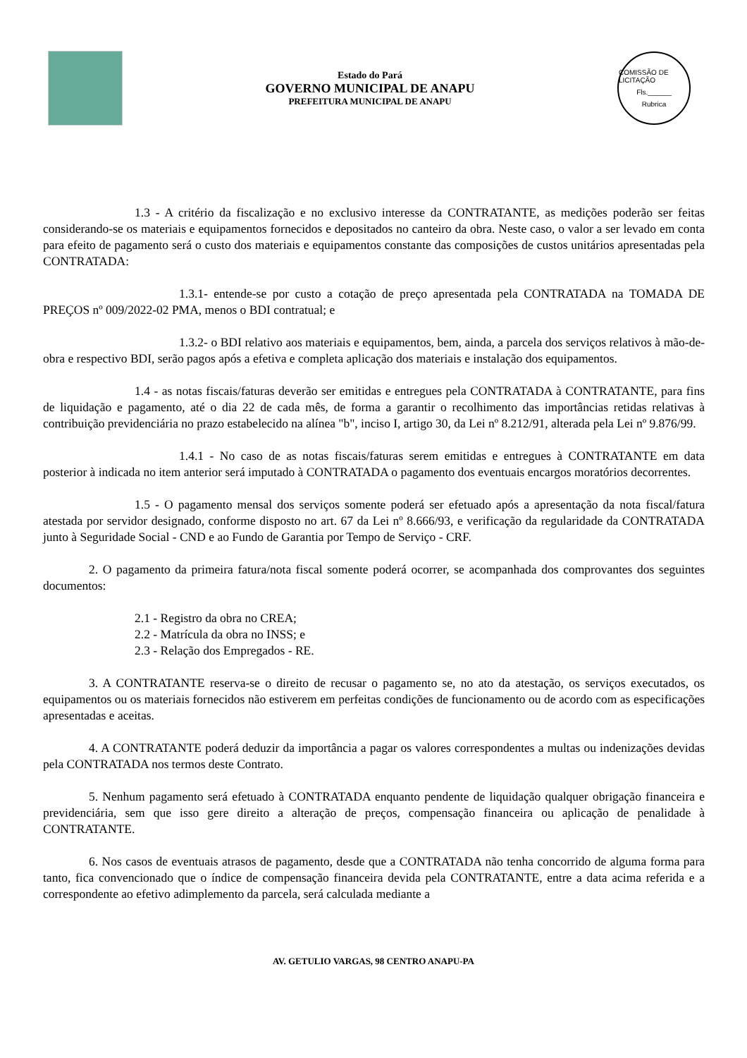Estado do Pará
GOVERNO MUNICIPAL DE ANAPU
PREFEITURA MUNICIPAL DE ANAPU
COMISSÃO DE LICITAÇÃO
Fls.______
Rubrica
1.3 - A critério da fiscalização e no exclusivo interesse da CONTRATANTE, as medições poderão ser feitas considerando-se os materiais e equipamentos fornecidos e depositados no canteiro da obra. Neste caso, o valor a ser levado em conta para efeito de pagamento será o custo dos materiais e equipamentos constante das composições de custos unitários apresentadas pela CONTRATADA:
1.3.1- entende-se por custo a cotação de preço apresentada pela CONTRATADA na TOMADA DE PREÇOS nº 009/2022-02 PMA, menos o BDI contratual; e
1.3.2- o BDI relativo aos materiais e equipamentos, bem, ainda, a parcela dos serviços relativos à mão-de-obra e respectivo BDI, serão pagos após a efetiva e completa aplicação dos materiais e instalação dos equipamentos.
1.4 - as notas fiscais/faturas deverão ser emitidas e entregues pela CONTRATADA à CONTRATANTE, para fins de liquidação e pagamento, até o dia 22 de cada mês, de forma a garantir o recolhimento das importâncias retidas relativas à contribuição previdenciária no prazo estabelecido na alínea "b", inciso I, artigo 30, da Lei nº 8.212/91, alterada pela Lei nº 9.876/99.
1.4.1 - No caso de as notas fiscais/faturas serem emitidas e entregues à CONTRATANTE em data posterior à indicada no item anterior será imputado à CONTRATADA o pagamento dos eventuais encargos moratórios decorrentes.
1.5 - O pagamento mensal dos serviços somente poderá ser efetuado após a apresentação da nota fiscal/fatura atestada por servidor designado, conforme disposto no art. 67 da Lei nº 8.666/93, e verificação da regularidade da CONTRATADA junto à Seguridade Social - CND e ao Fundo de Garantia por Tempo de Serviço - CRF.
2. O pagamento da primeira fatura/nota fiscal somente poderá ocorrer, se acompanhada dos comprovantes dos seguintes documentos:
2.1 - Registro da obra no CREA;
2.2 - Matrícula da obra no INSS; e
2.3 - Relação dos Empregados - RE.
3. A CONTRATANTE reserva-se o direito de recusar o pagamento se, no ato da atestação, os serviços executados, os equipamentos ou os materiais fornecidos não estiverem em perfeitas condições de funcionamento ou de acordo com as especificações apresentadas e aceitas.
4. A CONTRATANTE poderá deduzir da importância a pagar os valores correspondentes a multas ou indenizações devidas pela CONTRATADA nos termos deste Contrato.
5. Nenhum pagamento será efetuado à CONTRATADA enquanto pendente de liquidação qualquer obrigação financeira e previdenciária, sem que isso gere direito a alteração de preços, compensação financeira ou aplicação de penalidade à CONTRATANTE.
6. Nos casos de eventuais atrasos de pagamento, desde que a CONTRATADA não tenha concorrido de alguma forma para tanto, fica convencionado que o índice de compensação financeira devida pela CONTRATANTE, entre a data acima referida e a correspondente ao efetivo adimplemento da parcela, será calculada mediante a
AV. GETULIO VARGAS, 98 CENTRO ANAPU-PA